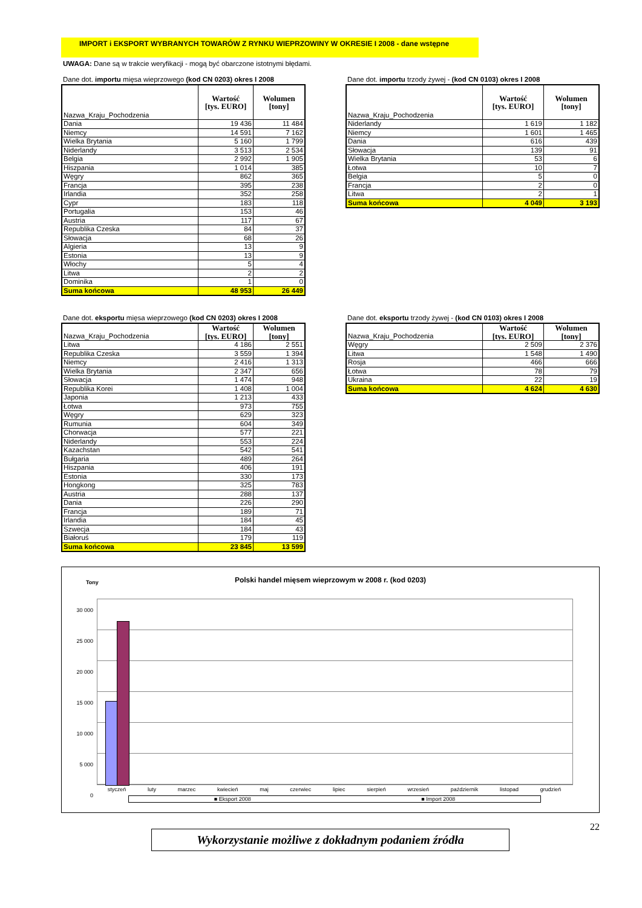IMPORT i EKSPORT WYBRANYCH TOWARÓW Z RYNKU WIEPRZOWINY W OKRESIE I 2008 - dane wstępne
UWAGA: Dane są w trakcie weryfikacji - mogą być obarczone istotnymi błędami.
Dane dot. importu mięsa wieprzowego (kod CN 0203) okres I 2008
| Nazwa_Kraju_Pochodzenia | Wartość [tys. EURO] | Wolumen [tony] |
| Dania | 19 436 | 11 484 |
| Niemcy | 14 591 | 7 162 |
| Wielka Brytania | 5 160 | 1 799 |
| Niderlandy | 3 513 | 2 534 |
| Belgia | 2 992 | 1 905 |
| Hiszpania | 1 014 | 385 |
| Węgry | 862 | 365 |
| Francja | 395 | 238 |
| Irlandia | 352 | 258 |
| Cypr | 183 | 118 |
| Portugalia | 153 | 46 |
| Austria | 117 | 67 |
| Republika Czeska | 84 | 37 |
| Słowacja | 68 | 26 |
| Algieria | 13 | 9 |
| Estonia | 13 | 9 |
| Włochy | 5 | 4 |
| Litwa | 2 | 2 |
| Dominika | 1 | 0 |
| Suma końcowa | 48 953 | 26 449 |
Dane dot. importu trzody żywej - (kod CN 0103) okres I 2008
| Nazwa_Kraju_Pochodzenia | Wartość [tys. EURO] | Wolumen [tony] |
| Niderlandy | 1 619 | 1 182 |
| Niemcy | 1 601 | 1 465 |
| Dania | 616 | 439 |
| Słowacja | 139 | 91 |
| Wielka Brytania | 53 | 6 |
| Łotwa | 10 | 7 |
| Belgia | 5 | 0 |
| Francja | 2 | 0 |
| Litwa | 2 | 1 |
| Suma końcowa | 4 049 | 3 193 |
Dane dot. eksportu mięsa wieprzowego (kod CN 0203) okres I 2008
| Nazwa_Kraju_Pochodzenia | Wartość [tys. EURO] | Wolumen [tony] |
| Litwa | 4 186 | 2 551 |
| Republika Czeska | 3 559 | 1 394 |
| Niemcy | 2 416 | 1 313 |
| Wielka Brytania | 2 347 | 656 |
| Słowacja | 1 474 | 948 |
| Republika Korei | 1 408 | 1 004 |
| Japonia | 1 213 | 433 |
| Łotwa | 973 | 755 |
| Węgry | 629 | 323 |
| Rumunia | 604 | 349 |
| Chorwacja | 577 | 221 |
| Niderlandy | 553 | 224 |
| Kazachstan | 542 | 541 |
| Bułgaria | 489 | 264 |
| Hiszpania | 406 | 191 |
| Estonia | 330 | 173 |
| Hongkong | 325 | 783 |
| Austria | 288 | 137 |
| Dania | 226 | 290 |
| Francja | 189 | 71 |
| Irlandia | 184 | 45 |
| Szwecja | 184 | 43 |
| Białoruś | 179 | 119 |
| Suma końcowa | 23 845 | 13 599 |
Dane dot. eksportu trzody żywej - (kod CN 0103) okres I 2008
| Nazwa_Kraju_Pochodzenia | Wartość [tys. EURO] | Wolumen [tony] |
| Węgry | 2 509 | 2 376 |
| Litwa | 1 548 | 1 490 |
| Rosja | 466 | 666 |
| Łotwa | 78 | 79 |
| Ukraina | 22 | 19 |
| Suma końcowa | 4 624 | 4 630 |
Tony
Polski handel mięsem wieprzowym w 2008 r. (kod 0203)
30 000
25 000
20 000
15 000
10 000
5 000
0
styczeń luty marzec kwiecień maj czerwiec lipiec sierpień wrzesień październik listopad grudzień
■ Eksport 2008 ■ Import 2008
22
Wykorzystanie możliwe z dokładnym podaniem źródła